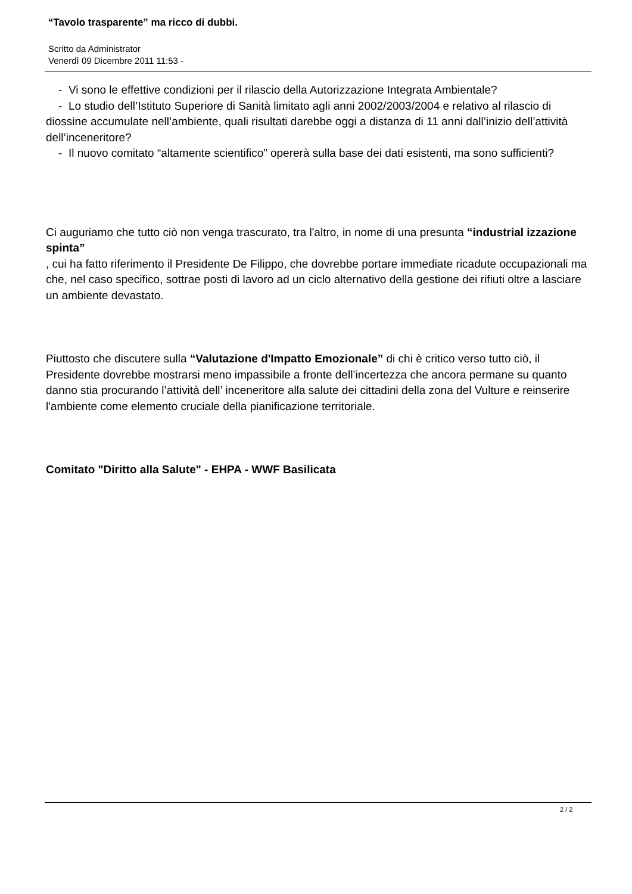“Tavolo trasparente” ma ricco di dubbi.
Scritto da Administrator
Venerdì 09 Dicembre 2011 11:53 -
- Vi sono le effettive condizioni per il rilascio della Autorizzazione Integrata Ambientale?
- Lo studio dell’Istituto Superiore di Sanità limitato agli anni 2002/2003/2004 e relativo al rilascio di diossine accumulate nell’ambiente, quali risultati darebbe oggi a distanza di 11 anni dall’inizio dell’attività dell’inceneritore?
- Il nuovo comitato “altamente scientifico” opererà sulla base dei dati esistenti, ma sono sufficienti?
Ci auguriamo che tutto ciò non venga trascurato, tra l'altro, in nome di una presunta “industrial izzazione spinta”
, cui ha fatto riferimento il Presidente De Filippo, che dovrebbe portare immediate ricadute occupazionali ma che, nel caso specifico, sottrae posti di lavoro ad un ciclo alternativo della gestione dei rifiuti oltre a lasciare un ambiente devastato.
Piuttosto che discutere sulla “Valutazione d'Impatto Emozionale” di chi è critico verso tutto ciò, il Presidente dovrebbe mostrarsi meno impassibile a fronte dell’incertezza che ancora permane su quanto danno stia procurando l’attività dell’ inceneritore alla salute dei cittadini della zona del Vulture e reinserire l'ambiente come elemento cruciale della pianificazione territoriale.
Comitato "Diritto alla Salute" - EHPA - WWF Basilicata
2 / 2